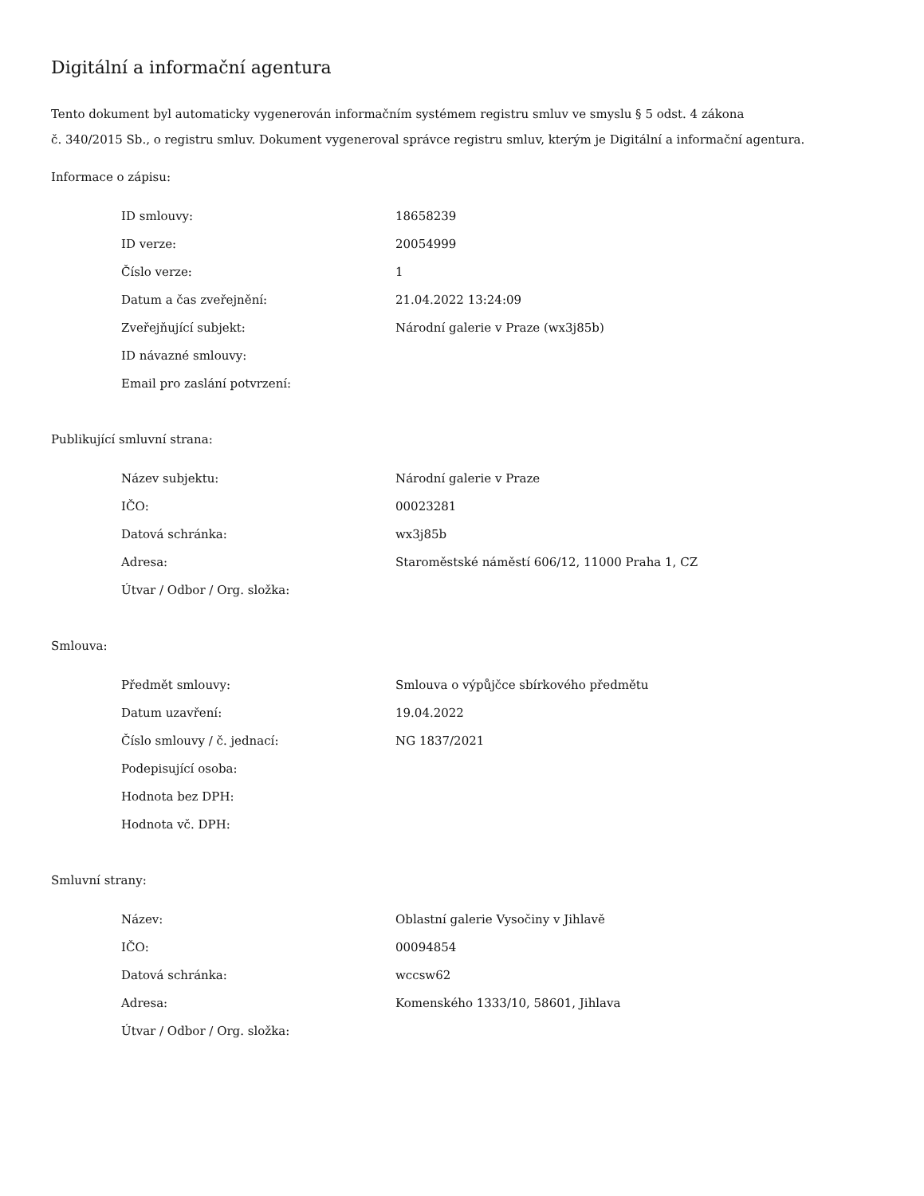Digitální a informační agentura
Tento dokument byl automaticky vygenerován informačním systémem registru smluv ve smyslu § 5 odst. 4 zákona
č. 340/2015 Sb., o registru smluv. Dokument vygeneroval správce registru smluv, kterým je Digitální a informační agentura.
Informace o zápisu:
| ID smlouvy: | 18658239 |
| ID verze: | 20054999 |
| Číslo verze: | 1 |
| Datum a čas zveřejnění: | 21.04.2022 13:24:09 |
| Zveřejňující subjekt: | Národní galerie v Praze (wx3j85b) |
| ID návazné smlouvy: | |
| Email pro zaslání potvrzení: | |
Publikující smluvní strana:
| Název subjektu: | Národní galerie v Praze |
| IČO: | 00023281 |
| Datová schránka: | wx3j85b |
| Adresa: | Staroměstské náměstí 606/12, 11000 Praha 1, CZ |
| Útvar / Odbor / Org. složka: | |
Smlouva:
| Předmět smlouvy: | Smlouva o výpůjčce sbírkového předmětu |
| Datum uzavření: | 19.04.2022 |
| Číslo smlouvy / č. jednací: | NG 1837/2021 |
| Podepisující osoba: | |
| Hodnota bez DPH: | |
| Hodnota vč. DPH: | |
Smluvní strany:
| Název: | Oblastní galerie Vysočiny v Jihlavě |
| IČO: | 00094854 |
| Datová schránka: | wccsw62 |
| Adresa: | Komenského 1333/10, 58601, Jihlava |
| Útvar / Odbor / Org. složka: | |